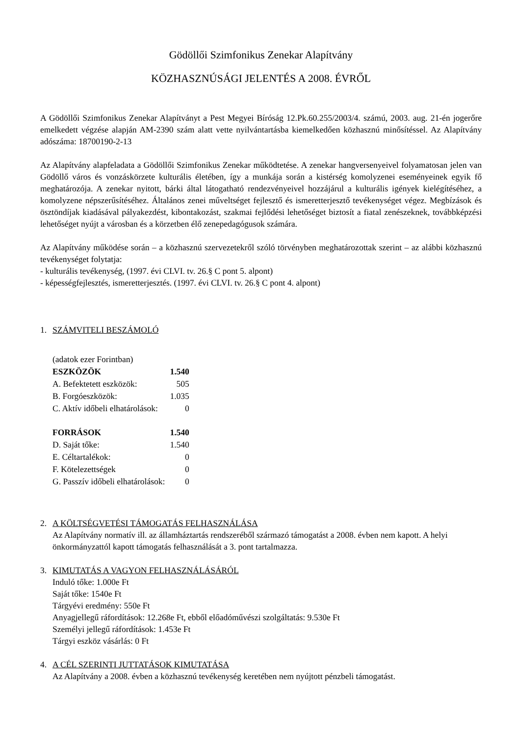Gödöllői Szimfonikus Zenekar Alapítvány
KÖZHASZNÚSÁGI JELENTÉS A 2008. ÉVRŐL
A Gödöllői Szimfonikus Zenekar Alapítványt a Pest Megyei Bíróság 12.Pk.60.255/2003/4. számú, 2003. aug. 21-én jogerőre emelkedett végzése alapján AM-2390 szám alatt vette nyilvántartásba kiemelkedően közhasznú minősítéssel. Az Alapítvány adószáma: 18700190-2-13
Az Alapítvány alapfeladata a Gödöllői Szimfonikus Zenekar működtetése. A zenekar hangversenyeivel folyamatosan jelen van Gödöllő város és vonzáskörzete kulturális életében, így a munkája során a kistérség komolyzenei eseményeinek egyik fő meghatározója. A zenekar nyitott, bárki által látogatható rendezvényeivel hozzájárul a kulturális igények kielégítéséhez, a komolyzene népszerűsítéséhez. Általános zenei műveltséget fejlesztő és ismeretterjesztő tevékenységet végez. Megbízások és ösztöndíjak kiadásával pályakezdést, kibontakozást, szakmai fejlődési lehetőséget biztosít a fiatal zenészeknek, továbbképzési lehetőséget nyújt a városban és a körzetben élő zenepedagógusok számára.
Az Alapítvány működése során – a közhasznú szervezetekről szóló törvényben meghatározottak szerint – az alábbi közhasznú tevékenységet folytatja:
- kulturális tevékenység, (1997. évi CLVI. tv. 26.§ C pont 5. alpont)
- képességfejlesztés, ismeretterjesztés. (1997. évi CLVI. tv. 26.§ C pont 4. alpont)
1. SZÁMVITELI BESZÁMOLÓ
| (adatok ezer Forintban) | |
| ESZKÖZÖK | 1.540 |
| A. Befektetett eszközök: | 505 |
| B. Forgóeszközök: | 1.035 |
| C. Aktív időbeli elhatárolások: | 0 |
| FORRÁSOK | 1.540 |
| D. Saját tőke: | 1.540 |
| E. Céltartalékok: | 0 |
| F. Kötelezettségek | 0 |
| G. Passzív időbeli elhatárolások: | 0 |
2. A KÖLTSÉGVETÉSI TÁMOGATÁS FELHASZNÁLÁSA
Az Alapítvány normatív ill. az államháztartás rendszeréből származó támogatást a 2008. évben nem kapott. A helyi önkormányzattól kapott támogatás felhasználását a 3. pont tartalmazza.
3. KIMUTATÁS A VAGYON FELHASZNÁLÁSÁRÓL
Induló tőke: 1.000e Ft
Saját tőke: 1540e Ft
Tárgyévi eredmény: 550e Ft
Anyagjellegű ráfordítások: 12.268e Ft, ebből előadóművészi szolgáltatás: 9.530e Ft
Személyi jellegű ráfordítások: 1.453e Ft
Tárgyi eszköz vásárlás: 0 Ft
4. A CÉL SZERINTI JUTTATÁSOK KIMUTATÁSA
Az Alapítvány a 2008. évben a közhasznú tevékenység keretében nem nyújtott pénzbeli támogatást.